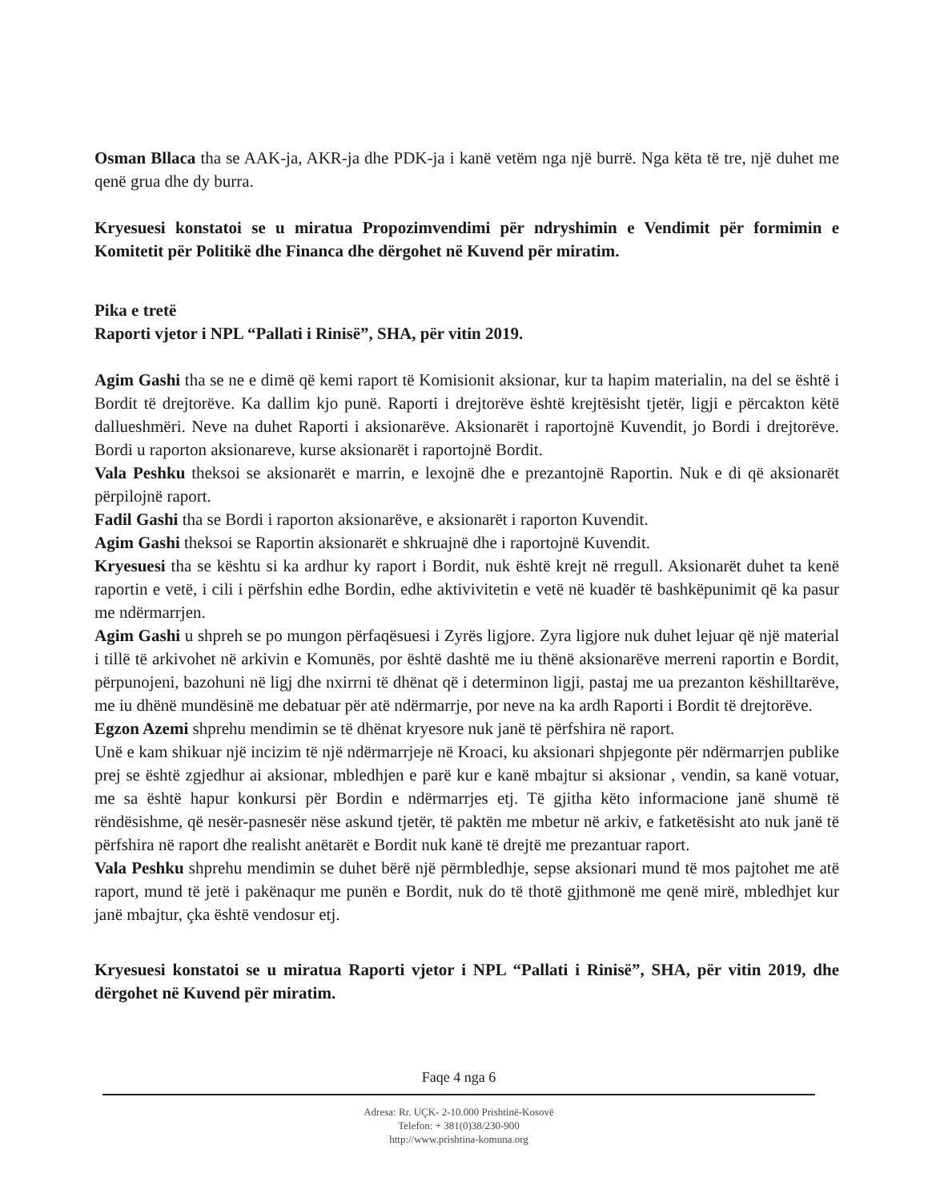Osman Bllaca tha se AAK-ja, AKR-ja dhe PDK-ja i kanë vetëm nga një burrë. Nga këta të tre, një duhet me qenë grua dhe dy burra.
Kryesuesi konstatoi se u miratua Propozimvendimi për ndryshimin e Vendimit për formimin e Komitetit për Politikë dhe Financa dhe dërgohet në Kuvend për miratim.
Pika e tretë
Raporti vjetor i NPL “Pallati i Rinisë”, SHA, për vitin 2019.
Agim Gashi tha se ne e dimë që kemi raport të Komisionit aksionar, kur ta hapim materialin, na del se është i Bordit të drejtorëve. Ka dallim kjo punë. Raporti i drejtorëve është krejtësisht tjetër, ligji e përcakton këtë dallueshmëri. Neve na duhet Raporti i aksionarëve. Aksionarët i raportojnë Kuvendit, jo Bordi i drejtorëve. Bordi u raporton aksionareve, kurse aksionarët i raportojnë Bordit.
Vala Peshku theksoi se aksionarët e marrin, e lexojnë dhe e prezantojnë Raportin. Nuk e di që aksionarët përpilojnë raport.
Fadil Gashi tha se Bordi i raporton aksionarëve, e aksionarët i raporton Kuvendit.
Agim Gashi theksoi se Raportin aksionarët e shkruajnë dhe i raportojnë Kuvendit.
Kryesuesi tha se kështu si ka ardhur ky raport i Bordit, nuk është krejt në rregull. Aksionarët duhet ta kenë raportin e vetë, i cili i përfshin edhe Bordin, edhe aktivivitetin e vetë në kuadër të bashkëpunimit që ka pasur me ndërmarrjen.
Agim Gashi u shpreh se po mungon përfaqësuesi i Zyrës ligjore. Zyra ligjore nuk duhet lejuar që një material i tillë të arkivohet në arkivin e Komunës, por është dashtë me iu thënë aksionarëve merreni raportin e Bordit, përpunojeni, bazohuni në ligj dhe nxirrni të dhënat që i determinon ligji, pastaj me ua prezanton këshilltarëve, me iu dhënë mundësinë me debatuar për atë ndërmarrje, por neve na ka ardh Raporti i Bordit të drejtorëve.
Egzon Azemi shprehu mendimin se të dhënat kryesore nuk janë të përfshira në raport.
Unë e kam shikuar një incizim të një ndërmarrjeje në Kroaci, ku aksionari shpjegonte për ndërmarrjen publike prej se është zgjedhur ai aksionar, mbledhjen e parë kur e kanë mbajtur si aksionar , vendin, sa kanë votuar, me sa është hapur konkursi për Bordin e ndërmarrjes etj. Të gjitha këto informacione janë shumë të rëndësishme, që nesër-pasnesër nëse askund tjetër, të paktën me mbetur në arkiv, e fatketësisht ato nuk janë të përfshira në raport dhe realisht anëtarët e Bordit nuk kanë të drejtë me prezantuar raport.
Vala Peshku shprehu mendimin se duhet bërë një përmbledhje, sepse aksionari mund të mos pajtohet me atë raport, mund të jetë i pakënaqur me punën e Bordit, nuk do të thotë gjithmonë me qenë mirë, mbledhjet kur janë mbajtur, çka është vendosur etj.
Kryesuesi konstatoi se u miratua Raporti vjetor i NPL “Pallati i Rinisë”, SHA, për vitin 2019, dhe dërgohet në Kuvend për miratim.
Faqe 4 nga 6
Adresa: Rr. UÇK- 2-10.000 Prishtinë-Kosovë
Telefon: + 381(0)38/230-900
http://www.prishtina-komuna.org